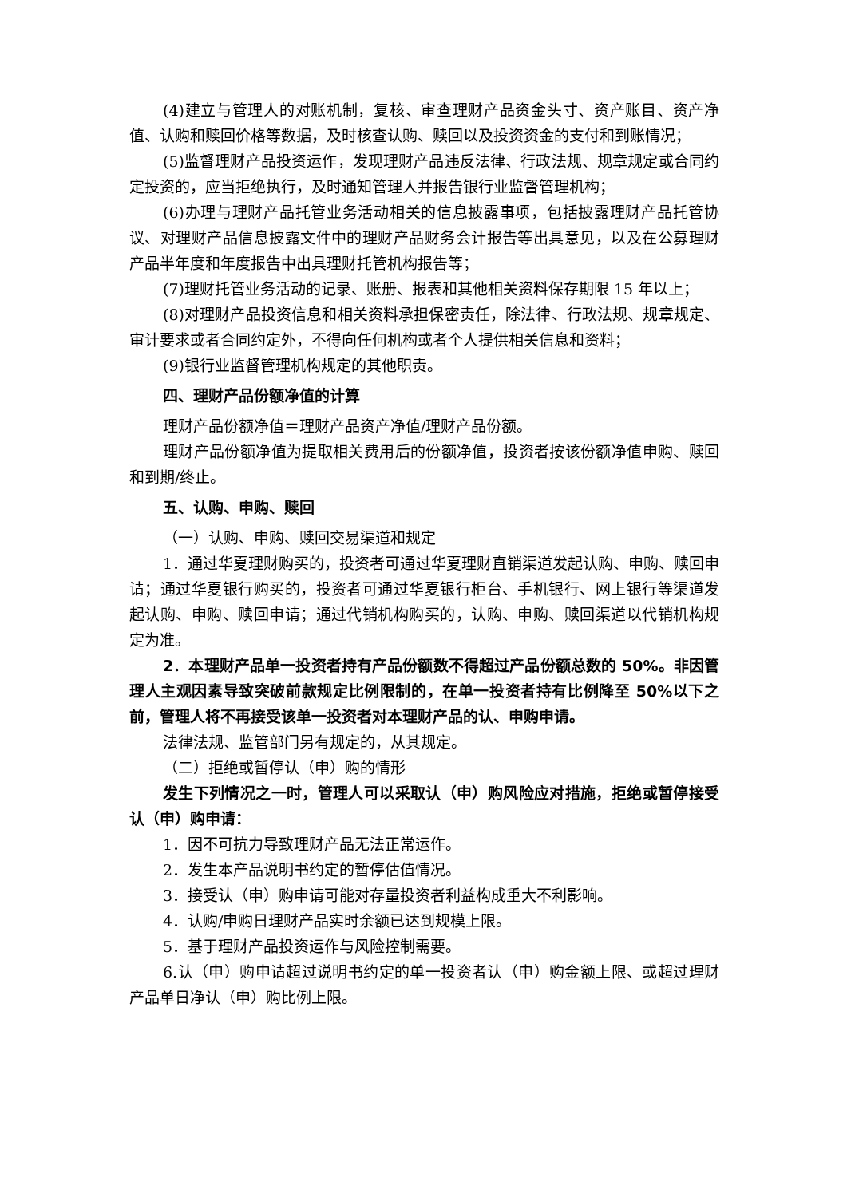(4)建立与管理人的对账机制，复核、审查理财产品资金头寸、资产账目、资产净值、认购和赎回价格等数据，及时核查认购、赎回以及投资资金的支付和到账情况；
(5)监督理财产品投资运作，发现理财产品违反法律、行政法规、规章规定或合同约定投资的，应当拒绝执行，及时通知管理人并报告银行业监督管理机构；
(6)办理与理财产品托管业务活动相关的信息披露事项，包括披露理财产品托管协议、对理财产品信息披露文件中的理财产品财务会计报告等出具意见，以及在公募理财产品半年度和年度报告中出具理财托管机构报告等；
(7)理财托管业务活动的记录、账册、报表和其他相关资料保存期限 15 年以上；
(8)对理财产品投资信息和相关资料承担保密责任，除法律、行政法规、规章规定、审计要求或者合同约定外，不得向任何机构或者个人提供相关信息和资料；
(9)银行业监督管理机构规定的其他职责。
四、理财产品份额净值的计算
理财产品份额净值＝理财产品资产净值/理财产品份额。
理财产品份额净值为提取相关费用后的份额净值，投资者按该份额净值申购、赎回和到期/终止。
五、认购、申购、赎回
（一）认购、申购、赎回交易渠道和规定
1．通过华夏理财购买的，投资者可通过华夏理财直销渠道发起认购、申购、赎回申请；通过华夏银行购买的，投资者可通过华夏银行柜台、手机银行、网上银行等渠道发起认购、申购、赎回申请；通过代销机构购买的，认购、申购、赎回渠道以代销机构规定为准。
2．本理财产品单一投资者持有产品份额数不得超过产品份额总数的 50%。非因管理人主观因素导致突破前款规定比例限制的，在单一投资者持有比例降至 50%以下之前，管理人将不再接受该单一投资者对本理财产品的认、申购申请。
法律法规、监管部门另有规定的，从其规定。
（二）拒绝或暂停认（申）购的情形
发生下列情况之一时，管理人可以采取认（申）购风险应对措施，拒绝或暂停接受认（申）购申请：
1．因不可抗力导致理财产品无法正常运作。
2．发生本产品说明书约定的暂停估值情况。
3．接受认（申）购申请可能对存量投资者利益构成重大不利影响。
4．认购/申购日理财产品实时余额已达到规模上限。
5．基于理财产品投资运作与风险控制需要。
6.认（申）购申请超过说明书约定的单一投资者认（申）购金额上限、或超过理财产品单日净认（申）购比例上限。